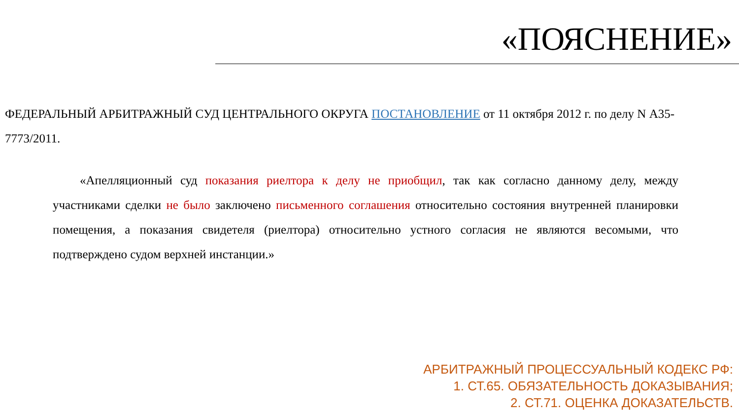«ПОЯСНЕНИЕ»
ФЕДЕРАЛЬНЫЙ АРБИТРАЖНЫЙ СУД ЦЕНТРАЛЬНОГО ОКРУГА ПОСТАНОВЛЕНИЕ от 11 октября 2012 г. по делу N А35-7773/2011.
«Апелляционный суд показания риелтора к делу не приобщил, так как согласно данному делу, между участниками сделки не было заключено письменного соглашения относительно состояния внутренней планировки помещения, а показания свидетеля (риелтора) относительно устного согласия не являются весомыми, что подтверждено судом верхней инстанции.»
АРБИТРАЖНЫЙ ПРОЦЕССУАЛЬНЫЙ КОДЕКС РФ:
1. СТ.65. ОБЯЗАТЕЛЬНОСТЬ ДОКАЗЫВАНИЯ;
2. СТ.71. ОЦЕНКА ДОКАЗАТЕЛЬСТВ.